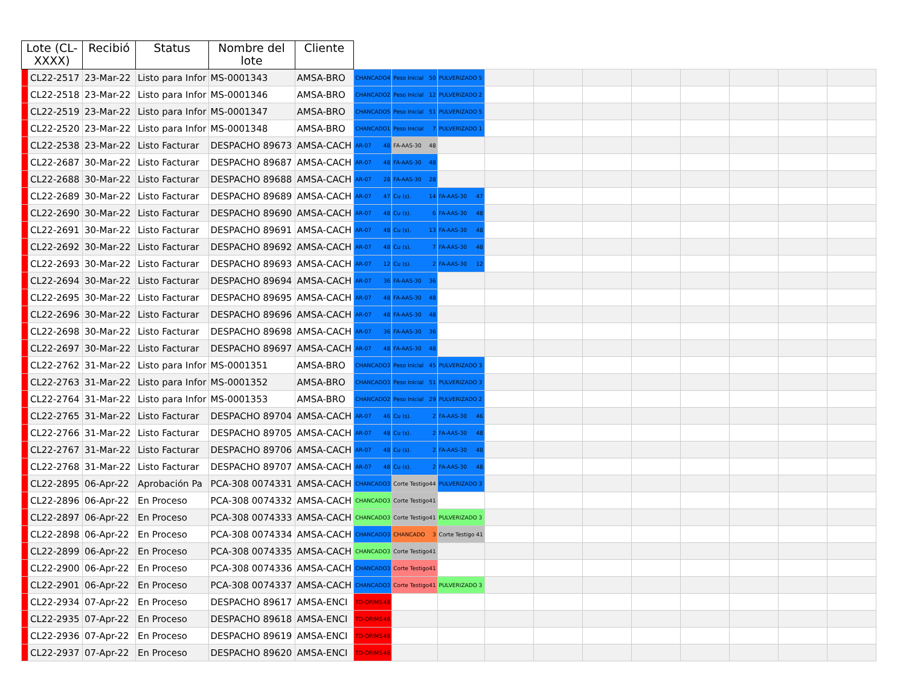| Lote (CL-XXXX) | | Recibió | Status | Nombre del lote | Cliente | | | | | | | | | | | |
| --- | --- | --- | --- | --- | --- | --- | --- | --- | --- | --- | --- | --- | --- | --- | --- | --- |
| | CL22-2517 | 23-Mar-22 | Listo para Infor | MS-0001343 | AMSA-BRO | CHANCADO 4 | Peso Inicial 50 | PULVERIZADO 5 | | | | | | | | |
| | CL22-2518 | 23-Mar-22 | Listo para Infor | MS-0001346 | AMSA-BRO | CHANCADO 2 | Peso Inicial 12 | PULVERIZADO 2 | | | | | | | | |
| | CL22-2519 | 23-Mar-22 | Listo para Infor | MS-0001347 | AMSA-BRO | CHANCADO 5 | Peso Inicial 51 | PULVERIZADO 5 | | | | | | | | |
| | CL22-2520 | 23-Mar-22 | Listo para Infor | MS-0001348 | AMSA-BRO | CHANCADO 1 | Peso Inicial 7 | PULVERIZADO 1 | | | | | | | | |
| | CL22-2538 | 23-Mar-22 | Listo Facturar | DESPACHO 89673 | AMSA-CACH | AR-07 48 | FA-AAS-30 48 | | | | | | | | | |
| | CL22-2687 | 30-Mar-22 | Listo Facturar | DESPACHO 89687 | AMSA-CACH | AR-07 48 | FA-AAS-30 48 | | | | | | | | | |
| | CL22-2688 | 30-Mar-22 | Listo Facturar | DESPACHO 89688 | AMSA-CACH | AR-07 28 | FA-AAS-30 28 | | | | | | | | | |
| | CL22-2689 | 30-Mar-22 | Listo Facturar | DESPACHO 89689 | AMSA-CACH | AR-07 47 | Cu (s). 14 | FA-AAS-30 47 | | | | | | | | |
| | CL22-2690 | 30-Mar-22 | Listo Facturar | DESPACHO 89690 | AMSA-CACH | AR-07 48 | Cu (s). 6 | FA-AAS-30 48 | | | | | | | | |
| | CL22-2691 | 30-Mar-22 | Listo Facturar | DESPACHO 89691 | AMSA-CACH | AR-07 48 | Cu (s). 13 | FA-AAS-30 48 | | | | | | | | |
| | CL22-2692 | 30-Mar-22 | Listo Facturar | DESPACHO 89692 | AMSA-CACH | AR-07 48 | Cu (s). 7 | FA-AAS-30 48 | | | | | | | | |
| | CL22-2693 | 30-Mar-22 | Listo Facturar | DESPACHO 89693 | AMSA-CACH | AR-07 12 | Cu (s). 2 | FA-AAS-30 12 | | | | | | | | |
| | CL22-2694 | 30-Mar-22 | Listo Facturar | DESPACHO 89694 | AMSA-CACH | AR-07 36 | FA-AAS-30 36 | | | | | | | | | |
| | CL22-2695 | 30-Mar-22 | Listo Facturar | DESPACHO 89695 | AMSA-CACH | AR-07 48 | FA-AAS-30 48 | | | | | | | | | |
| | CL22-2696 | 30-Mar-22 | Listo Facturar | DESPACHO 89696 | AMSA-CACH | AR-07 48 | FA-AAS-30 48 | | | | | | | | | |
| | CL22-2698 | 30-Mar-22 | Listo Facturar | DESPACHO 89698 | AMSA-CACH | AR-07 36 | FA-AAS-30 36 | | | | | | | | | |
| | CL22-2697 | 30-Mar-22 | Listo Facturar | DESPACHO 89697 | AMSA-CACH | AR-07 48 | FA-AAS-30 48 | | | | | | | | | |
| | CL22-2762 | 31-Mar-22 | Listo para Infor | MS-0001351 | AMSA-BRO | CHANCADO 3 | Peso Inicial 45 | PULVERIZADO 3 | | | | | | | | |
| | CL22-2763 | 31-Mar-22 | Listo para Infor | MS-0001352 | AMSA-BRO | CHANCADO 3 | Peso Inicial 51 | PULVERIZADO 3 | | | | | | | | |
| | CL22-2764 | 31-Mar-22 | Listo para Infor | MS-0001353 | AMSA-BRO | CHANCADO 2 | Peso Inicial 29 | PULVERIZADO 2 | | | | | | | | |
| | CL22-2765 | 31-Mar-22 | Listo Facturar | DESPACHO 89704 | AMSA-CACH | AR-07 46 | Cu (s). 2 | FA-AAS-30 46 | | | | | | | | |
| | CL22-2766 | 31-Mar-22 | Listo Facturar | DESPACHO 89705 | AMSA-CACH | AR-07 48 | Cu (s). 2 | FA-AAS-30 48 | | | | | | | | |
| | CL22-2767 | 31-Mar-22 | Listo Facturar | DESPACHO 89706 | AMSA-CACH | AR-07 48 | Cu (s). 2 | FA-AAS-30 48 | | | | | | | | |
| | CL22-2768 | 31-Mar-22 | Listo Facturar | DESPACHO 89707 | AMSA-CACH | AR-07 48 | Cu (s). 2 | FA-AAS-30 48 | | | | | | | | |
| | CL22-2895 | 06-Apr-22 | Aprobación Pa | PCA-308 0074331 | AMSA-CACH | CHANCADO 3 | Corte Testigo 44 | PULVERIZADO 3 | | | | | | | | |
| | CL22-2896 | 06-Apr-22 | En Proceso | PCA-308 0074332 | AMSA-CACH | CHANCADO 3 | Corte Testigo 41 | | | | | | | | | |
| | CL22-2897 | 06-Apr-22 | En Proceso | PCA-308 0074333 | AMSA-CACH | CHANCADO 3 | Corte Testigo 41 | PULVERIZADO 3 | | | | | | | | |
| | CL22-2898 | 06-Apr-22 | En Proceso | PCA-308 0074334 | AMSA-CACH | CHANCADO 3 | CHANCADO 3 | Corte Testigo 41 | | | | | | | | |
| | CL22-2899 | 06-Apr-22 | En Proceso | PCA-308 0074335 | AMSA-CACH | CHANCADO 3 | Corte Testigo 41 | | | | | | | | | |
| | CL22-2900 | 06-Apr-22 | En Proceso | PCA-308 0074336 | AMSA-CACH | CHANCADO 3 | Corte Testigo 41 | | | | | | | | | |
| | CL22-2901 | 06-Apr-22 | En Proceso | PCA-308 0074337 | AMSA-CACH | CHANCADO 3 | Corte Testigo 41 | PULVERIZADO 3 | | | | | | | | |
| | CL22-2934 | 07-Apr-22 | En Proceso | DESPACHO 89617 | AMSA-ENCI | TD-OP/MS 48 | | | | | | | | | | |
| | CL22-2935 | 07-Apr-22 | En Proceso | DESPACHO 89618 | AMSA-ENCI | TD-OP/MS 48 | | | | | | | | | | |
| | CL22-2936 | 07-Apr-22 | En Proceso | DESPACHO 89619 | AMSA-ENCI | TD-OP/MS 48 | | | | | | | | | | |
| | CL22-2937 | 07-Apr-22 | En Proceso | DESPACHO 89620 | AMSA-ENCI | TD-OP/MS 48 | | | | | | | | | | |